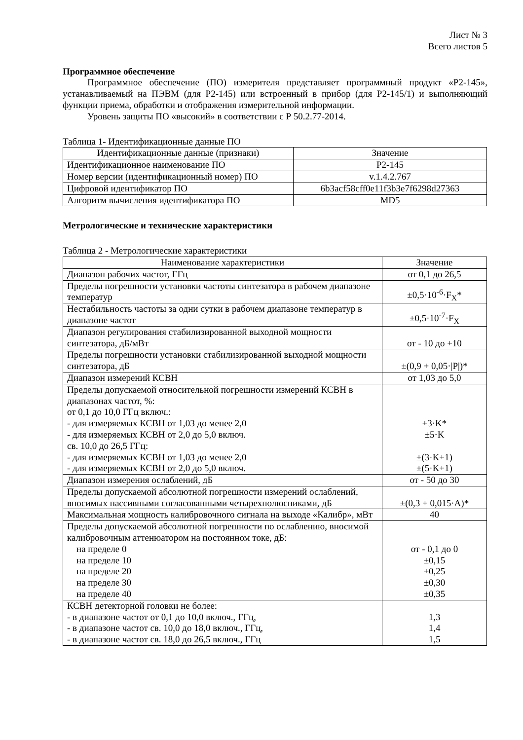Лист № 3
Всего листов 5
Программное обеспечение
Программное обеспечение (ПО) измерителя представляет программный продукт «Р2-145», устанавливаемый на ПЭВМ (для Р2-145) или встроенный в прибор (для Р2-145/1) и выполняющий функции приема, обработки и отображения измерительной информации.
Уровень защиты ПО «высокий» в соответствии с Р 50.2.77-2014.
Таблица 1- Идентификационные данные ПО
| Идентификационные данные (признаки) | Значение |
| --- | --- |
| Идентификационное наименование ПО | Р2-145 |
| Номер версии (идентификационный номер) ПО | v.1.4.2.767 |
| Цифровой идентификатор ПО | 6b3acf58cff0e11f3b3e7f6298d27363 |
| Алгоритм вычисления идентификатора ПО | MD5 |
Метрологические и технические характеристики
Таблица 2 - Метрологические характеристики
| Наименование характеристики | Значение |
| --- | --- |
| Диапазон рабочих частот, ГГц | от 0,1 до 26,5 |
| Пределы погрешности установки частоты синтезатора в рабочем диапазоне температур | ±0,5·10<sup>-6</sup>·F<sub>X</sub>* |
| Нестабильность частоты за одни сутки в рабочем диапазоне температур в диапазоне частот | ±0,5·10<sup>-7</sup>·F<sub>X</sub> |
| Диапазон регулирования стабилизированной выходной мощности синтезатора, дБ/мВт | от - 10 до +10 |
| Пределы погрешности установки стабилизированной выходной мощности синтезатора, дБ | ±(0,9 + 0,05·/P/)* |
| Диапазон измерений КСВН | от 1,03 до 5,0 |
| Пределы допускаемой относительной погрешности измерений КСВН в диапазонах частот, %: от 0,1 до 10,0 ГГц включ.: - для измеряемых КСВН от 1,03 до менее 2,0 - для измеряемых КСВН от 2,0 до 5,0 включ. св. 10,0 до 26,5 ГГц: - для измеряемых КСВН от 1,03 до менее 2,0 - для измеряемых КСВН от 2,0 до 5,0 включ. | ±3·K* ±5·K ±(3·K+1) ±(5·K+1) |
| Диапазон измерения ослаблений, дБ | от - 50 до 30 |
| Пределы допускаемой абсолютной погрешности измерений ослаблений, вносимых пассивными согласованными четырехполюсниками, дБ | ±(0,3 + 0,015·A)* |
| Максимальная мощность калибровочного сигнала на выходе «Калибр», мВт | 40 |
| Пределы допускаемой абсолютной погрешности по ослаблению, вносимой калибровочным аттенюатором на постоянном токе, дБ: на пределе 0 на пределе 10 на пределе 20 на пределе 30 на пределе 40 | от - 0,1 до 0 ±0,15 ±0,25 ±0,30 ±0,35 |
| КСВН детекторной головки не более: - в диапазоне частот от 0,1 до 10,0 включ., ГГц, - в диапазоне частот св. 10,0 до 18,0 включ., ГГц, - в диапазоне частот св. 18,0 до 26,5 включ., ГГц | 1,3 1,4 1,5 |